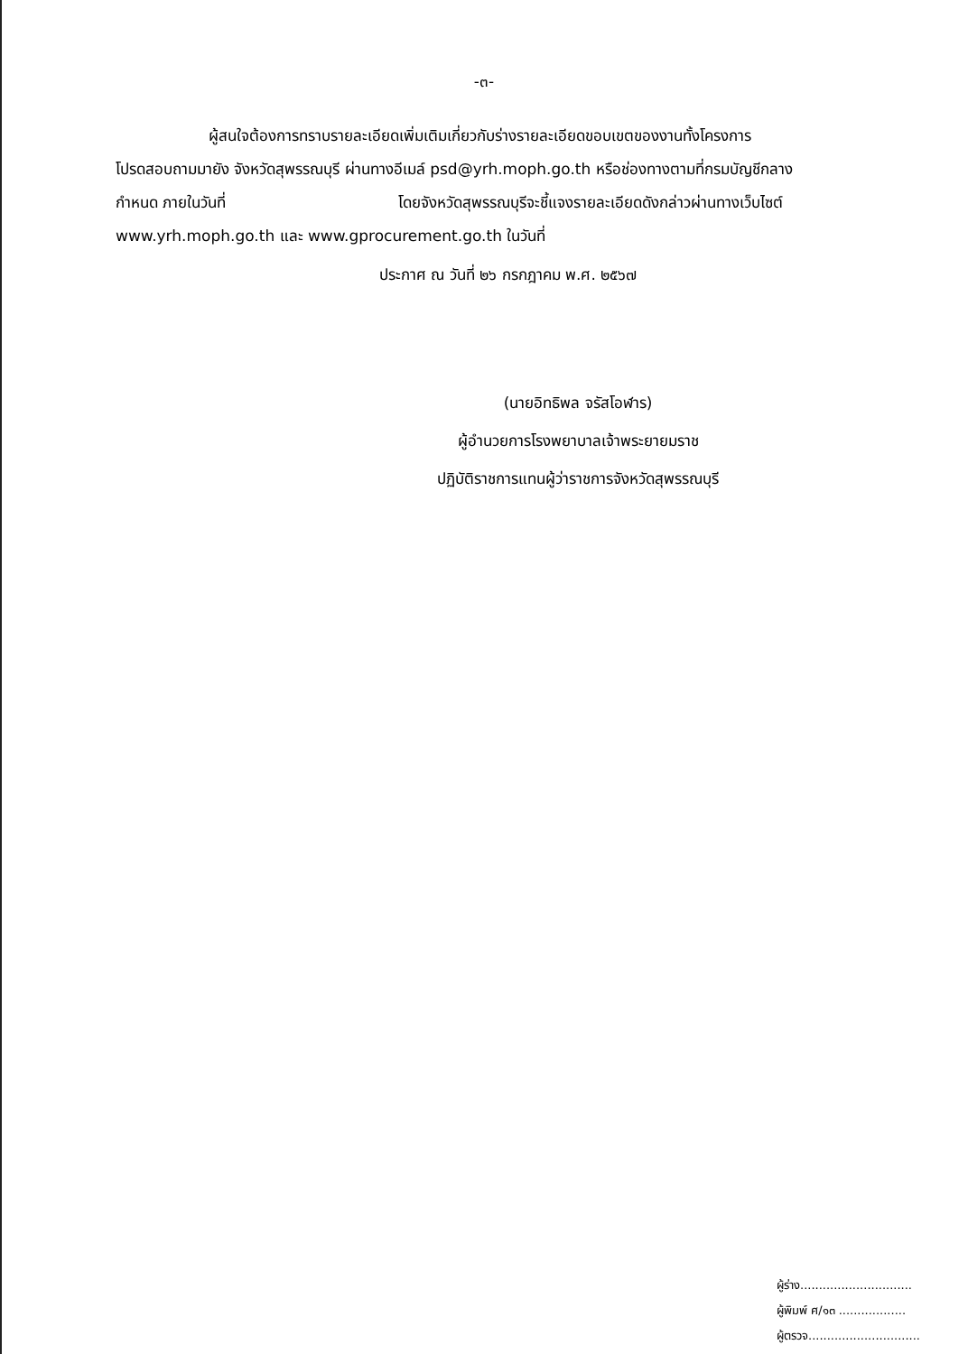-๓-
ผู้สนใจต้องการทราบรายละเอียดเพิ่มเติมเกี่ยวกับร่างรายละเอียดขอบเขตของงานทั้งโครงการ
โปรดสอบถามมายัง จังหวัดสุพรรณบุรี ผ่านทางอีเมล์ psd@yrh.moph.go.th หรือช่องทางตามที่กรมบัญชีกลาง
กำหนด ภายในวันที่ โดยจังหวัดสุพรรณบุรีจะชี้แจงรายละเอียดดังกล่าวผ่านทางเว็บไซต์
www.yrh.moph.go.th และ www.gprocurement.go.th ในวันที่
ประกาศ ณ วันที่ ๒๖ กรกฎาคม พ.ศ. ๒๕๖๗
(นายอิทธิพล จรัสโอฬาร)
ผู้อำนวยการโรงพยาบาลเจ้าพระยายมราช
ปฏิบัติราชการแทนผู้ว่าราชการจังหวัดสุพรรณบุรี
ผู้ร่าง..............................
ผู้พิมพ์ ศ/๑๓ ..................
ผู้ตรวจ..............................